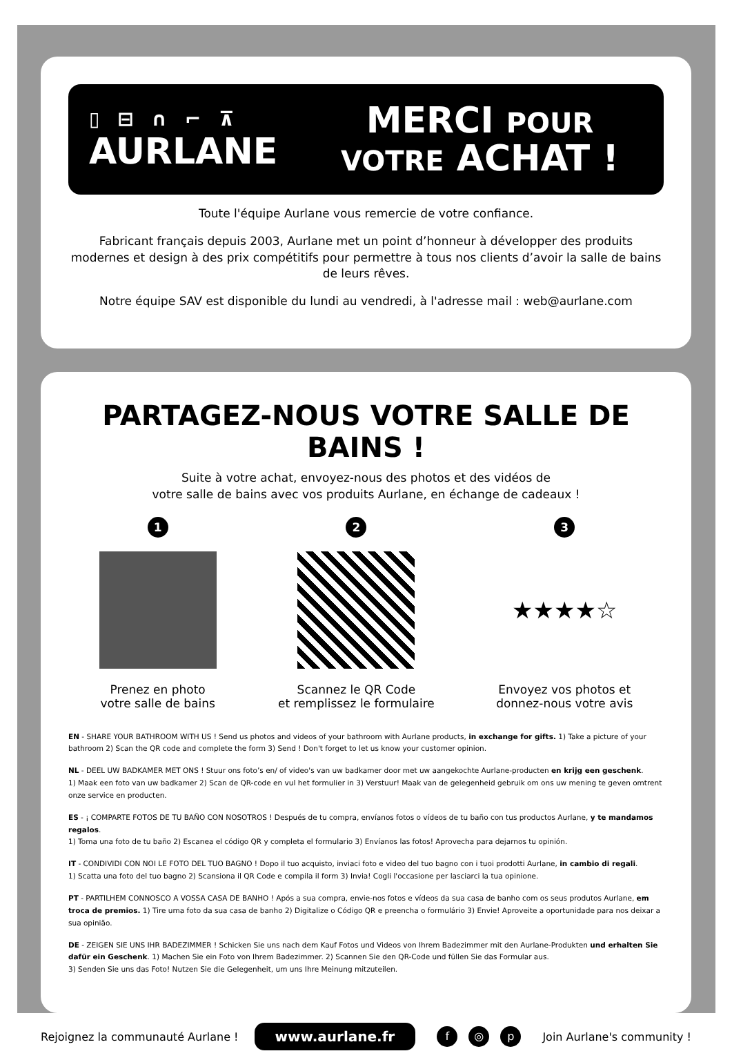▯ ⊟ ∩ ⌐ ⊼
AURLANE
MERCI POUR
VOTRE ACHAT !
Toute l'équipe Aurlane vous remercie de votre confiance.
Fabricant français depuis 2003, Aurlane met un point d’honneur à développer des produits modernes et design à des prix compétitifs pour permettre à tous nos clients d’avoir la salle de bains de leurs rêves.
Notre équipe SAV est disponible du lundi au vendredi, à l'adresse mail : web@aurlane.com
PARTAGEZ-NOUS VOTRE SALLE DE BAINS !
Suite à votre achat, envoyez-nous des photos et des vidéos de
votre salle de bains avec vos produits Aurlane, en échange de cadeaux !
1
Prenez en photo
votre salle de bains
2
Scannez le QR Code
et remplissez le formulaire
3
★★★★☆
Envoyez vos photos et
donnez-nous votre avis
EN - SHARE YOUR BATHROOM WITH US ! Send us photos and videos of your bathroom with Aurlane products, in exchange for gifts. 1) Take a picture of your bathroom 2) Scan the QR code and complete the form 3) Send ! Don't forget to let us know your customer opinion.
NL - DEEL UW BADKAMER MET ONS ! Stuur ons foto’s en/ of video's van uw badkamer door met uw aangekochte Aurlane-producten en krijg een geschenk.
1) Maak een foto van uw badkamer 2) Scan de QR-code en vul het formulier in 3) Verstuur! Maak van de gelegenheid gebruik om ons uw mening te geven omtrent onze service en producten.
ES - ¡ COMPARTE FOTOS DE TU BAÑO CON NOSOTROS ! Después de tu compra, envíanos fotos o vídeos de tu baño con tus productos Aurlane, y te mandamos regalos.
1) Toma una foto de tu baño 2) Escanea el código QR y completa el formulario 3) Envíanos las fotos! Aprovecha para dejarnos tu opinión.
IT - CONDIVIDI CON NOI LE FOTO DEL TUO BAGNO ! Dopo il tuo acquisto, inviaci foto e video del tuo bagno con i tuoi prodotti Aurlane, in cambio di regali.
1) Scatta una foto del tuo bagno 2) Scansiona il QR Code e compila il form 3) Invia! Cogli l'occasione per lasciarci la tua opinione.
PT - PARTILHEM CONNOSCO A VOSSA CASA DE BANHO ! Após a sua compra, envie-nos fotos e vídeos da sua casa de banho com os seus produtos Aurlane, em troca de premios. 1) Tire uma foto da sua casa de banho 2) Digitalize o Código QR e preencha o formulário 3) Envie! Aproveite a oportunidade para nos deixar a sua opinião.
DE - ZEIGEN SIE UNS IHR BADEZIMMER ! Schicken Sie uns nach dem Kauf Fotos und Videos von Ihrem Badezimmer mit den Aurlane-Produkten und erhalten Sie dafür ein Geschenk. 1) Machen Sie ein Foto von Ihrem Badezimmer. 2) Scannen Sie den QR-Code und füllen Sie das Formular aus.
3) Senden Sie uns das Foto! Nutzen Sie die Gelegenheit, um uns Ihre Meinung mitzuteilen.
Rejoignez la communauté Aurlane ! www.aurlane.fr f ◎ p Join Aurlane's community !